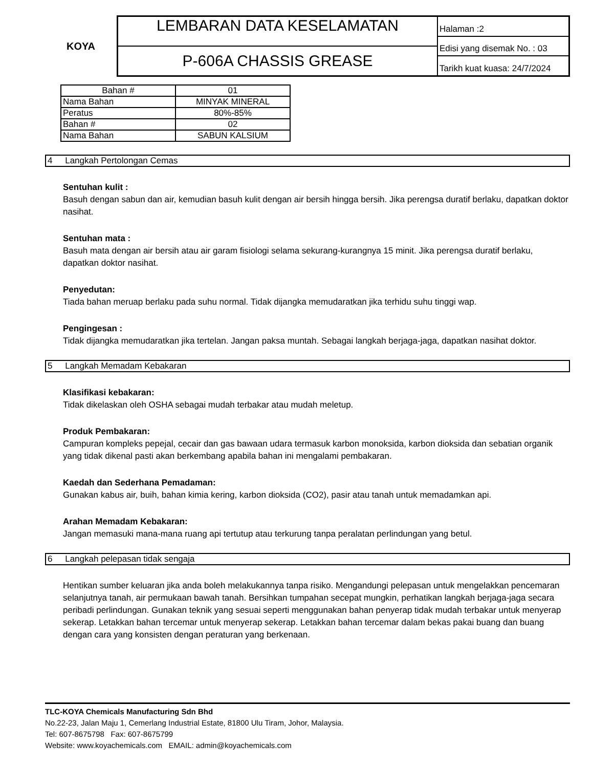KOYA
LEMBARAN DATA KESELAMATAN
P-606A CHASSIS GREASE
Halaman :2
Edisi yang disemak No. : 03
Tarikh kuat kuasa: 24/7/2024
| Bahan # | 01 |
| Nama Bahan | MINYAK MINERAL |
| Peratus | 80%-85% |
| Bahan # | 02 |
| Nama Bahan | SABUN KALSIUM |
4 Langkah Pertolongan Cemas
Sentuhan kulit :
Basuh dengan sabun dan air, kemudian basuh kulit dengan air bersih hingga bersih. Jika perengsa duratif berlaku, dapatkan doktor nasihat.
Sentuhan mata :
Basuh mata dengan air bersih atau air garam fisiologi selama sekurang-kurangnya 15 minit. Jika perengsa duratif berlaku, dapatkan doktor nasihat.
Penyedutan:
Tiada bahan meruap berlaku pada suhu normal. Tidak dijangka memudaratkan jika terhidu suhu tinggi wap.
Pengingesan :
Tidak dijangka memudaratkan jika tertelan. Jangan paksa muntah. Sebagai langkah berjaga-jaga, dapatkan nasihat doktor.
5 Langkah Memadam Kebakaran
Klasifikasi kebakaran:
Tidak dikelaskan oleh OSHA sebagai mudah terbakar atau mudah meletup.
Produk Pembakaran:
Campuran kompleks pepejal, cecair dan gas bawaan udara termasuk karbon monoksida, karbon dioksida dan sebatian organik yang tidak dikenal pasti akan berkembang apabila bahan ini mengalami pembakaran.
Kaedah dan Sederhana Pemadaman:
Gunakan kabus air, buih, bahan kimia kering, karbon dioksida (CO2), pasir atau tanah untuk memadamkan api.
Arahan Memadam Kebakaran:
Jangan memasuki mana-mana ruang api tertutup atau terkurung tanpa peralatan perlindungan yang betul.
6 Langkah pelepasan tidak sengaja
Hentikan sumber keluaran jika anda boleh melakukannya tanpa risiko. Mengandungi pelepasan untuk mengelakkan pencemaran selanjutnya tanah, air permukaan bawah tanah. Bersihkan tumpahan secepat mungkin, perhatikan langkah berjaga-jaga secara peribadi perlindungan. Gunakan teknik yang sesuai seperti menggunakan bahan penyerap tidak mudah terbakar untuk menyerap sekerap. Letakkan bahan tercemar untuk menyerap sekerap. Letakkan bahan tercemar dalam bekas pakai buang dan buang dengan cara yang konsisten dengan peraturan yang berkenaan.
TLC-KOYA Chemicals Manufacturing Sdn Bhd
No.22-23, Jalan Maju 1, Cemerlang Industrial Estate, 81800 Ulu Tiram, Johor, Malaysia.
Tel: 607-8675798 Fax: 607-8675799
Website: www.koyachemicals.com EMAIL: admin@koyachemicals.com